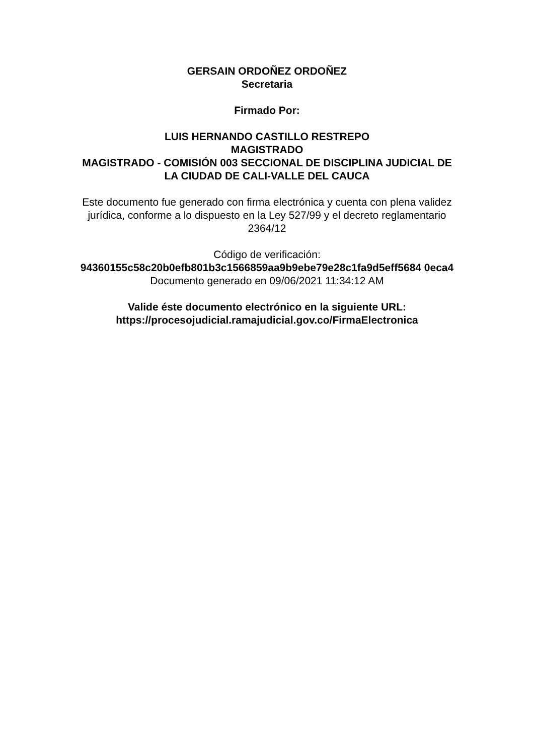GERSAIN ORDOÑEZ ORDOÑEZ
Secretaria
Firmado Por:
LUIS HERNANDO CASTILLO RESTREPO
MAGISTRADO
MAGISTRADO - COMISIÓN 003 SECCIONAL DE DISCIPLINA JUDICIAL DE LA CIUDAD DE CALI-VALLE DEL CAUCA
Este documento fue generado con firma electrónica y cuenta con plena validez jurídica, conforme a lo dispuesto en la Ley 527/99 y el decreto reglamentario 2364/12
Código de verificación:
94360155c58c20b0efb801b3c1566859aa9b9ebe79e28c1fa9d5eff5684 0eca4
Documento generado en 09/06/2021 11:34:12 AM
Valide éste documento electrónico en la siguiente URL:
https://procesojudicial.ramajudicial.gov.co/FirmaElectronica